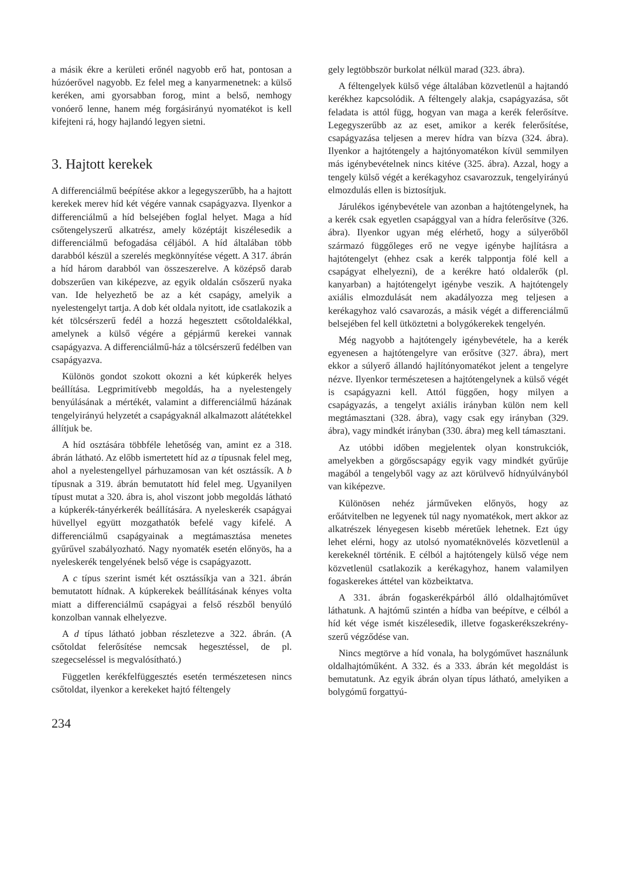a másik ékre a kerületi erőnél nagyobb erő hat, pontosan a húzóerővel nagyobb. Ez felel meg a kanyarmenetnek: a külső keréken, ami gyorsabban forog, mint a belső, nemhogy vonóerő lenne, hanem még forgásirányú nyomatékot is kell kifejteni rá, hogy hajlandó legyen sietni.
3. Hajtott kerekek
A differenciálmű beépítése akkor a legegyszerűbb, ha a hajtott kerekek merev híd két végére vannak csapágyazva. Ilyenkor a differenciálmű a híd belsejében foglal helyet. Maga a híd csőtengelyszerű alkatrész, amely középtájt kiszélesedik a differenciálmű befogadása céljából. A híd általában több darabból készül a szerelés megkönnyítése végett. A 317. ábrán a híd három darabból van összeszerelve. A középső darab dobszerűen van kiképezve, az egyik oldalán csőszerű nyaka van. Ide helyezhető be az a két csapágy, amelyik a nyelestengelyt tartja. A dob két oldala nyitott, ide csatlakozik a két tölcsérszerű fedél a hozzá hegesztett csőtoldalékkal, amelynek a külső végére a gépjármű kerekei vannak csapágyazva. A differenciálmű-ház a tölcsérszerű fedélben van csapágyazva.
Különös gondot szokott okozni a két kúpkerék helyes beállítása. Legprimitívebb megoldás, ha a nyelestengely benyúlásának a mértékét, valamint a differenciálmű házának tengelyirányú helyzetét a csapágyaknál alkalmazott alátétekkel állítjuk be.
A híd osztására többféle lehetőség van, amint ez a 318. ábrán látható. Az előbb ismertetett híd az a típusnak felel meg, ahol a nyelestengellyel párhuzamosan van két osztássík. A b típusnak a 319. ábrán bemutatott híd felel meg. Ugyanilyen típust mutat a 320. ábra is, ahol viszont jobb megoldás látható a kúpkerék-tányérkerék beállítására. A nyeleskerék csapágyai hüvellyel együtt mozgathatók befelé vagy kifelé. A differenciálmű csapágyainak a megtámasztása menetes gyűrűvel szabályozható. Nagy nyomaték esetén előnyös, ha a nyeleskerék tengelyének belső vége is csapágyazott.
A c típus szerint ismét két osztássíkja van a 321. ábrán bemutatott hídnak. A kúpkerekek beállításának kényes volta miatt a differenciálmű csapágyai a felső részből benyúló konzolban vannak elhelyezve.
A d típus látható jobban részletezve a 322. ábrán. (A csőtoldat felerősítése nemcsak hegesztéssel, de pl. szegecseléssel is megvalósítható.)
Független kerékfelfüggesztés esetén természetesen nincs csőtoldat, ilyenkor a kerekeket hajtó féltengely
234
gely legtöbbször burkolat nélkül marad (323. ábra).
A féltengelyek külső vége általában közvetlenül a hajtandó kerékhez kapcsolódik. A féltengely alakja, csapágyazása, sőt feladata is attól függ, hogyan van maga a kerék felerősítve. Legegyszerűbb az az eset, amikor a kerék felerősítése, csapágyazása teljesen a merev hídra van bízva (324. ábra). Ilyenkor a hajtótengely a hajtónyomatékon kívül semmilyen más igénybevételnek nincs kitéve (325. ábra). Azzal, hogy a tengely külső végét a kerékagyhoz csavarozzuk, tengelyirányú elmozdulás ellen is biztosítjuk.
Járulékos igénybevétele van azonban a hajtótengelynek, ha a kerék csak egyetlen csapággyal van a hídra felerősítve (326. ábra). Ilyenkor ugyan még elérhető, hogy a súlyerőből származó függőleges erő ne vegye igénybe hajlításra a hajtótengelyt (ehhez csak a kerék talppontja fölé kell a csapágyat elhelyezni), de a kerékre ható oldalerők (pl. kanyarban) a hajtótengelyt igénybe veszik. A hajtótengely axiális elmozdulását nem akadályozza meg teljesen a kerékagyhoz való csavarozás, a másik végét a differenciálmű belsejében fel kell ütköztetni a bolygókerekek tengelyén.
Még nagyobb a hajtótengely igénybevétele, ha a kerék egyenesen a hajtótengelyre van erősítve (327. ábra), mert ekkor a súlyerő állandó hajlítónyomatékot jelent a tengelyre nézve. Ilyenkor természetesen a hajtótengelynek a külső végét is csapágyazni kell. Attól függően, hogy milyen a csapágyazás, a tengelyt axiális irányban külön nem kell megtámasztani (328. ábra), vagy csak egy irányban (329. ábra), vagy mindkét irányban (330. ábra) meg kell támasztani.
Az utóbbi időben megjelentek olyan konstrukciók, amelyekben a görgőscsapágy egyik vagy mindkét gyűrűje magából a tengelyből vagy az azt körülvevő hídnyúlványból van kiképezve.
Különösen nehéz járműveken előnyös, hogy az erőátvitelben ne legyenek túl nagy nyomatékok, mert akkor az alkatrészek lényegesen kisebb méretűek lehetnek. Ezt úgy lehet elérni, hogy az utolsó nyomatéknövelés közvetlenül a kerekeknél történik. E célból a hajtótengely külső vége nem közvetlenül csatlakozik a kerékagyhoz, hanem valamilyen fogaskerekes áttétel van közbeiktatva.
A 331. ábrán fogaskerékpárból álló oldalhajtóművet láthatunk. A hajtómű szintén a hídba van beépítve, e célból a híd két vége ismét kiszélesedik, illetve fogaskerékszekrény-szerű végződése van.
Nincs megtörve a híd vonala, ha bolygóművet használunk oldalhajtóműként. A 332. és a 333. ábrán két megoldást is bemutatunk. Az egyik ábrán olyan típus látható, amelyiken a bolygómű forgattyú-